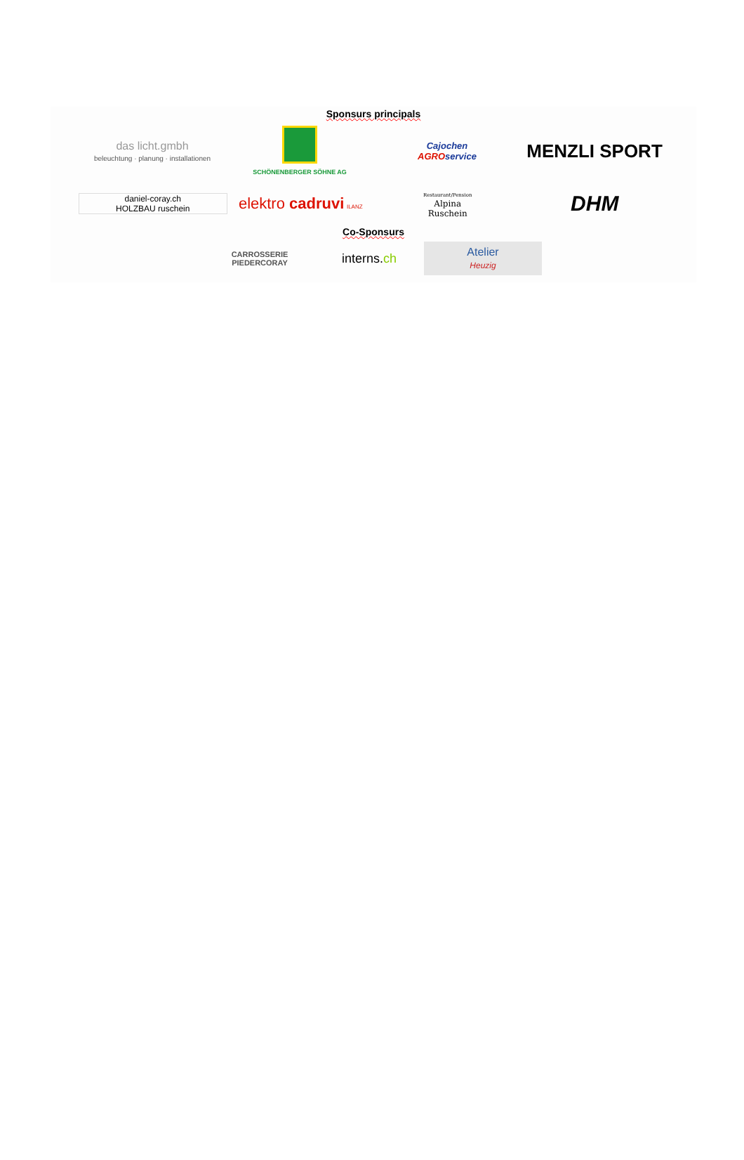Sponsurs principals
das licht.gmbh
beleuchtung · planung · installationen
SCHÖNENBERGER SÖHNE AG
Cajochen
AGROservice
MENZLI SPORT
daniel-coray.ch
HOLZBAU ruschein
elektro cadruvi ILANZ
Restaurant/Pension
Alpina
Ruschein
DHM
Co-Sponsurs
CARROSSERIE PIEDERCORAY
interns.ch
Atelier
Heuzig